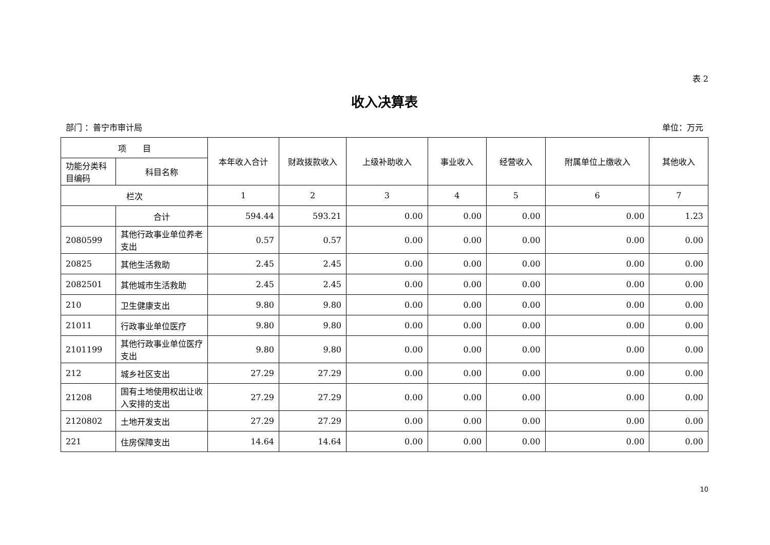表 2
收入决算表
部门 ：普宁市审计局 单位：万元
| 项 目 | | 本年收入合计 | 财政拨款收入 | 上级补助收入 | 事业收入 | 经营收入 | 附属单位上缴收入 | 其他收入 |
| --- | --- | --- | --- | --- | --- | --- | --- | --- |
| 功能分类科目编码 | 科目名称 | | | | | | | |
| 栏次 | | 1 | 2 | 3 | 4 | 5 | 6 | 7 |
| | 合计 | 594.44 | 593.21 | 0.00 | 0.00 | 0.00 | 0.00 | 1.23 |
| 2080599 | 其他行政事业单位养老支出 | 0.57 | 0.57 | 0.00 | 0.00 | 0.00 | 0.00 | 0.00 |
| 20825 | 其他生活救助 | 2.45 | 2.45 | 0.00 | 0.00 | 0.00 | 0.00 | 0.00 |
| 2082501 | 其他城市生活救助 | 2.45 | 2.45 | 0.00 | 0.00 | 0.00 | 0.00 | 0.00 |
| 210 | 卫生健康支出 | 9.80 | 9.80 | 0.00 | 0.00 | 0.00 | 0.00 | 0.00 |
| 21011 | 行政事业单位医疗 | 9.80 | 9.80 | 0.00 | 0.00 | 0.00 | 0.00 | 0.00 |
| 2101199 | 其他行政事业单位医疗支出 | 9.80 | 9.80 | 0.00 | 0.00 | 0.00 | 0.00 | 0.00 |
| 212 | 城乡社区支出 | 27.29 | 27.29 | 0.00 | 0.00 | 0.00 | 0.00 | 0.00 |
| 21208 | 国有土地使用权出让收入安排的支出 | 27.29 | 27.29 | 0.00 | 0.00 | 0.00 | 0.00 | 0.00 |
| 2120802 | 土地开发支出 | 27.29 | 27.29 | 0.00 | 0.00 | 0.00 | 0.00 | 0.00 |
| 221 | 住房保障支出 | 14.64 | 14.64 | 0.00 | 0.00 | 0.00 | 0.00 | 0.00 |
10